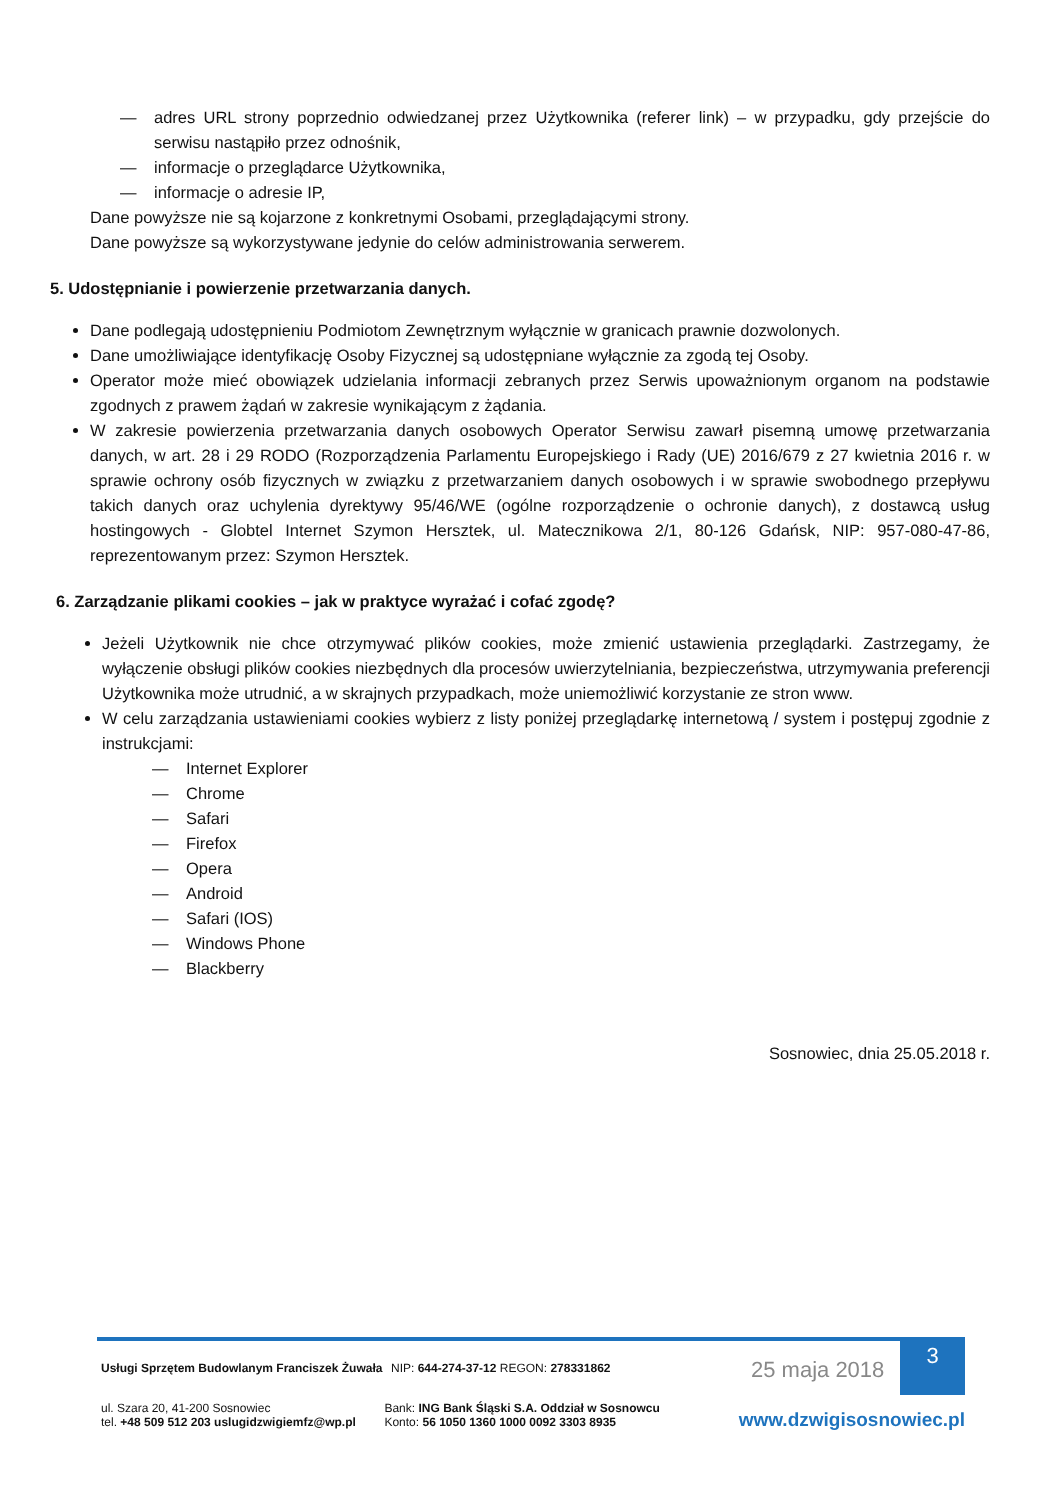— adres URL strony poprzednio odwiedzanej przez Użytkownika (referer link) – w przypadku, gdy przejście do serwisu nastąpiło przez odnośnik,
— informacje o przeglądarce Użytkownika,
— informacje o adresie IP,
Dane powyższe nie są kojarzone z konkretnymi Osobami, przeglądającymi strony.
Dane powyższe są wykorzystywane jedynie do celów administrowania serwerem.
5. Udostępnianie i powierzenie przetwarzania danych.
Dane podlegają udostępnieniu Podmiotom Zewnętrznym wyłącznie w granicach prawnie dozwolonych.
Dane umożliwiające identyfikację Osoby Fizycznej są udostępniane wyłącznie za zgodą tej Osoby.
Operator może mieć obowiązek udzielania informacji zebranych przez Serwis upoważnionym organom na podstawie zgodnych z prawem żądań w zakresie wynikającym z żądania.
W zakresie powierzenia przetwarzania danych osobowych Operator Serwisu zawarł pisemną umowę przetwarzania danych, w art. 28 i 29 RODO (Rozporządzenia Parlamentu Europejskiego i Rady (UE) 2016/679 z 27 kwietnia 2016 r. w sprawie ochrony osób fizycznych w związku z przetwarzaniem danych osobowych i w sprawie swobodnego przepływu takich danych oraz uchylenia dyrektywy 95/46/WE (ogólne rozporządzenie o ochronie danych), z dostawcą usług hostingowych - Globtel Internet Szymon Hersztek, ul. Matecznikowa 2/1, 80-126 Gdańsk, NIP: 957-080-47-86, reprezentowanym przez: Szymon Hersztek.
6. Zarządzanie plikami cookies – jak w praktyce wyrażać i cofać zgodę?
Jeżeli Użytkownik nie chce otrzymywać plików cookies, może zmienić ustawienia przeglądarki. Zastrzegamy, że wyłączenie obsługi plików cookies niezbędnych dla procesów uwierzytelniania, bezpieczeństwa, utrzymywania preferencji Użytkownika może utrudnić, a w skrajnych przypadkach, może uniemożliwić korzystanie ze stron www.
W celu zarządzania ustawieniami cookies wybierz z listy poniżej przeglądarkę internetową / system i postępuj zgodnie z instrukcjami:
— Internet Explorer
— Chrome
— Safari
— Firefox
— Opera
— Android
— Safari (IOS)
— Windows Phone
— Blackberry
Sosnowiec, dnia 25.05.2018 r.
3
Usługi Sprzętem Budowlanym Franciszek Żuwała
NIP: 644-274-37-12 REGON: 278331862
25 maja 2018
ul. Szara 20, 41-200 Sosnowiec
tel. +48 509 512 203 uslugidzwigiemfz@wp.pl
Bank: ING Bank Śląski S.A. Oddział w Sosnowcu
Konto: 56 1050 1360 1000 0092 3303 8935
www.dzwigisosnowiec.pl